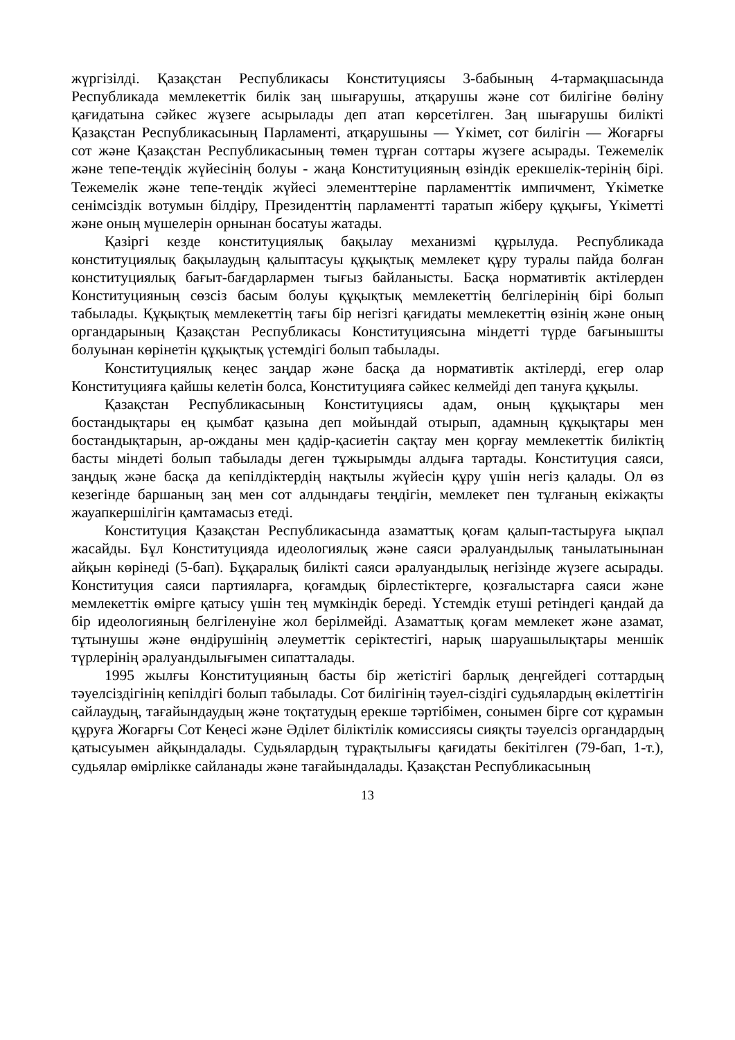жүргізілді. Қазақстан Республикасы Конституциясы 3-бабының 4-тармақшасында Республикада мемлекеттік билік заң шығарушы, атқарушы және сот билігіне бөліну қағидатына сәйкес жүзеге асырылады деп атап көрсетілген. Заң шығарушы билікті Қазақстан Республикасының Парламенті, атқарушыны — Үкімет, сот билігін — Жоғарғы сот және Қазақстан Республикасының төмен тұрған соттары жүзеге асырады. Тежемелік және тепе-теңдік жүйесінің болуы - жаңа Конституцияның өзіндік ерекшелік-терінің бірі. Тежемелік және тепе-теңдік жүйесі элементтеріне парламенттік импичмент, Үкіметке сенімсіздік вотумын білдіру, Президенттің парламентті таратып жіберу құқығы, Үкіметті және оның мүшелерін орнынан босатуы жатады.
Қазіргі кезде конституциялық бақылау механизмі құрылуда. Республикада конституциялық бақылаудың қалыптасуы құқықтық мемлекет құру туралы пайда болған конституциялық бағыт-бағдарлармен тығыз байланысты. Басқа нормативтік актілерден Конституцияның сөзсіз басым болуы құқықтық мемлекеттің белгілерінің бірі болып табылады. Құқықтық мемлекеттің тағы бір негізгі қағидаты мемлекеттің өзінің және оның органдарының Қазақстан Республикасы Конституциясына міндетті түрде бағынышты болуынан көрінетін құқықтық үстемдігі болып табылады.
Конституциялық кеңес заңдар және басқа да нормативтік актілерді, егер олар Конституцияға қайшы келетін болса, Конституцияға сәйкес келмейді деп тануға құқылы.
Қазақстан Республикасының Конституциясы адам, оның құқықтары мен бостандықтары ең қымбат қазына деп мойындай отырып, адамның құқықтары мен бостандықтарын, ар-ожданы мен қадір-қасиетін сақтау мен қорғау мемлекеттік биліктің басты міндеті болып табылады деген тұжырымды алдыға тартады. Конституция саяси, заңдық және басқа да кепілдіктердің нақтылы жүйесін құру үшін негіз қалады. Ол өз кезегінде баршаның заң мен сот алдындағы теңдігін, мемлекет пен тұлғаның екіжақты жауапкершілігін қамтамасыз етеді.
Конституция Қазақстан Республикасында азаматтық қоғам қалып-тастыруға ықпал жасайды. Бұл Конституцияда идеологиялық және саяси әралуандылық танылатынынан айқын көрінеді (5-бап). Бұқаралық билікті саяси әралуандылық негізінде жүзеге асырады. Конституция саяси партияларға, қоғамдық бірлестіктерге, қозғалыстарға саяси және мемлекеттік өмірге қатысу үшін тең мүмкіндік береді. Үстемдік етуші ретіндегі қандай да бір идеологияның белгіленуіне жол берілмейді. Азаматтық қоғам мемлекет және азамат, тұтынушы және өндірушінің әлеуметтік серіктестігі, нарық шаруашылықтары меншік түрлерінің әралуандылығымен сипатталады.
1995 жылғы Конституцияның басты бір жетістігі барлық деңгейдегі соттардың тәуелсіздігінің кепілдігі болып табылады. Сот билігінің тәуел-сіздігі судьялардың өкілеттігін сайлаудың, тағайындаудың және тоқтатудың ерекше тәртібімен, сонымен бірге сот құрамын құруға Жоғарғы Сот Кеңесі және Әділет біліктілік комиссиясы сияқты тәуелсіз органдардың қатысуымен айқындалады. Судьялардың тұрақтылығы қағидаты бекітілген (79-бап, 1-т.), судьялар өмірлікке сайланады және тағайындалады. Қазақстан Республикасының
13